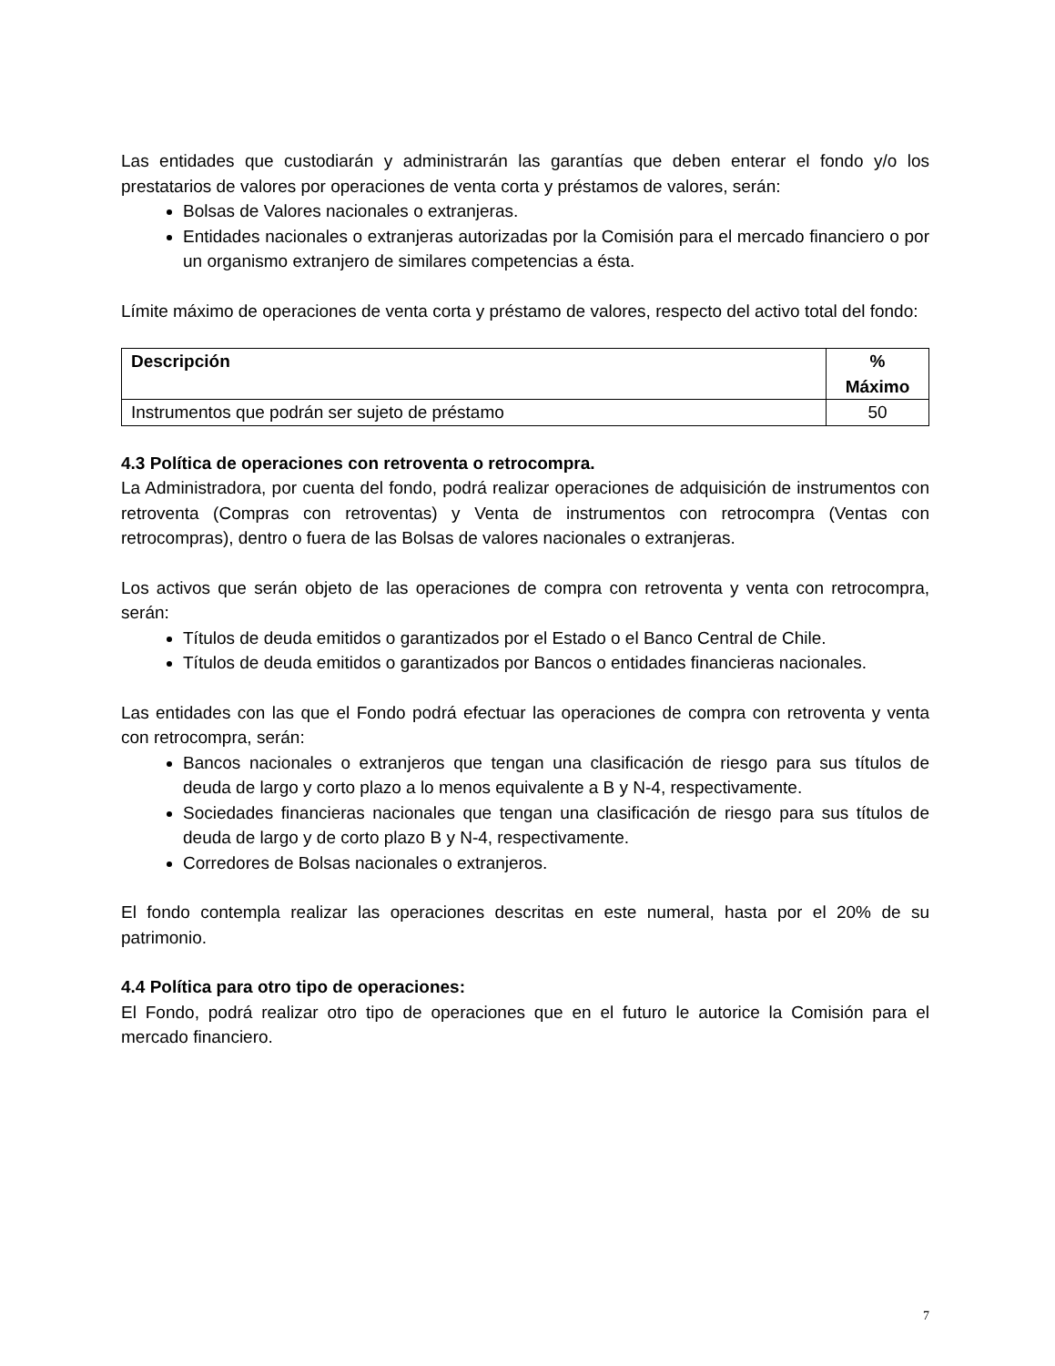Las entidades que custodiarán y administrarán las garantías que deben enterar el fondo y/o los prestatarios de valores por operaciones de venta corta y préstamos de valores, serán:
Bolsas de Valores nacionales o extranjeras.
Entidades nacionales o extranjeras autorizadas por la Comisión para el mercado financiero o por un organismo extranjero de similares competencias a ésta.
Límite máximo de operaciones de venta corta y préstamo de valores, respecto del activo total del fondo:
| Descripción | % Máximo |
| --- | --- |
| Instrumentos que podrán ser sujeto de préstamo | 50 |
4.3 Política de operaciones con retroventa o retrocompra.
La Administradora, por cuenta del fondo, podrá realizar operaciones de adquisición de instrumentos con retroventa (Compras con retroventas) y Venta de instrumentos con retrocompra (Ventas con retrocompras), dentro o fuera de las Bolsas de valores nacionales o extranjeras.
Los activos que serán objeto de las operaciones de compra con retroventa y venta con retrocompra, serán:
Títulos de deuda emitidos o garantizados por el Estado o el Banco Central de Chile.
Títulos de deuda emitidos o garantizados por Bancos o entidades financieras nacionales.
Las entidades con las que el Fondo podrá efectuar las operaciones de compra con retroventa y venta con retrocompra, serán:
Bancos nacionales o extranjeros que tengan una clasificación de riesgo para sus títulos de deuda de largo y corto plazo a lo menos equivalente a B y N-4, respectivamente.
Sociedades financieras nacionales que tengan una clasificación de riesgo para sus títulos de deuda de largo y de corto plazo B y N-4, respectivamente.
Corredores de Bolsas nacionales o extranjeros.
El fondo contempla realizar las operaciones descritas en este numeral, hasta por el 20% de su patrimonio.
4.4 Política para otro tipo de operaciones:
El Fondo, podrá realizar otro tipo de operaciones que en el futuro le autorice la Comisión para el mercado financiero.
7